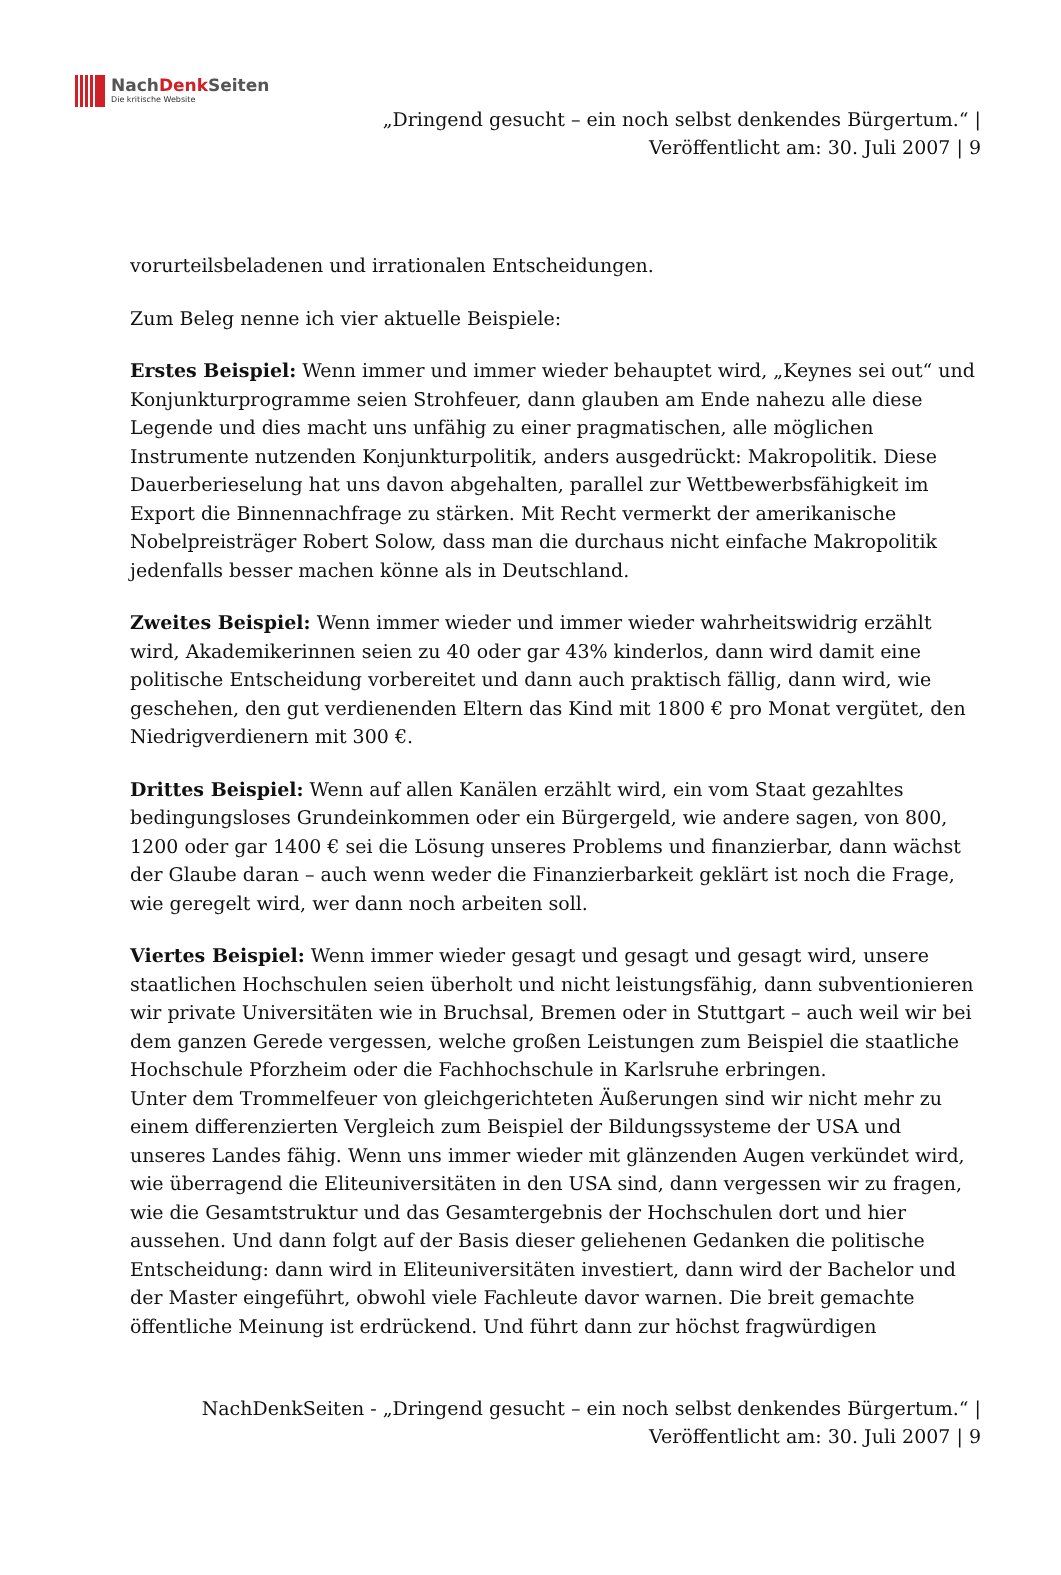NachDenk Seiten
Die kritische Website
„Dringend gesucht – ein noch selbst denkendes Bürgertum.“ |
Veröffentlicht am: 30. Juli 2007 | 9
vorurteilsbeladenen und irrationalen Entscheidungen.
Zum Beleg nenne ich vier aktuelle Beispiele:
Erstes Beispiel: Wenn immer und immer wieder behauptet wird, „Keynes sei out“ und Konjunkturprogramme seien Strohfeuer, dann glauben am Ende nahezu alle diese Legende und dies macht uns unfähig zu einer pragmatischen, alle möglichen Instrumente nutzenden Konjunkturpolitik, anders ausgedrückt: Makropolitik. Diese Dauerberieselung hat uns davon abgehalten, parallel zur Wettbewerbsfähigkeit im Export die Binnennachfrage zu stärken. Mit Recht vermerkt der amerikanische Nobelpreisträger Robert Solow, dass man die durchaus nicht einfache Makropolitik jedenfalls besser machen könne als in Deutschland.
Zweites Beispiel: Wenn immer wieder und immer wieder wahrheitswidrig erzählt wird, Akademikerinnen seien zu 40 oder gar 43% kinderlos, dann wird damit eine politische Entscheidung vorbereitet und dann auch praktisch fällig, dann wird, wie geschehen, den gut verdienenden Eltern das Kind mit 1800 € pro Monat vergütet, den Niedrigverdienern mit 300 €.
Drittes Beispiel: Wenn auf allen Kanälen erzählt wird, ein vom Staat gezahltes bedingungsloses Grundeinkommen oder ein Bürgergeld, wie andere sagen, von 800, 1200 oder gar 1400 € sei die Lösung unseres Problems und finanzierbar, dann wächst der Glaube daran – auch wenn weder die Finanzierbarkeit geklärt ist noch die Frage, wie geregelt wird, wer dann noch arbeiten soll.
Viertes Beispiel: Wenn immer wieder gesagt und gesagt und gesagt wird, unsere staatlichen Hochschulen seien überholt und nicht leistungsfähig, dann subventionieren wir private Universitäten wie in Bruchsal, Bremen oder in Stuttgart – auch weil wir bei dem ganzen Gerede vergessen, welche großen Leistungen zum Beispiel die staatliche Hochschule Pforzheim oder die Fachhochschule in Karlsruhe erbringen.
Unter dem Trommelfeuer von gleichgerichteten Äußerungen sind wir nicht mehr zu einem differenzierten Vergleich zum Beispiel der Bildungssysteme der USA und unseres Landes fähig. Wenn uns immer wieder mit glänzenden Augen verkündet wird, wie überragend die Eliteuniversitäten in den USA sind, dann vergessen wir zu fragen, wie die Gesamtstruktur und das Gesamtergebnis der Hochschulen dort und hier aussehen. Und dann folgt auf der Basis dieser geliehenen Gedanken die politische Entscheidung: dann wird in Eliteuniversitäten investiert, dann wird der Bachelor und der Master eingeführt, obwohl viele Fachleute davor warnen. Die breit gemachte öffentliche Meinung ist erdrückend. Und führt dann zur höchst fragwürdigen
NachDenkSeiten - „Dringend gesucht – ein noch selbst denkendes Bürgertum.“ |
Veröffentlicht am: 30. Juli 2007 | 9